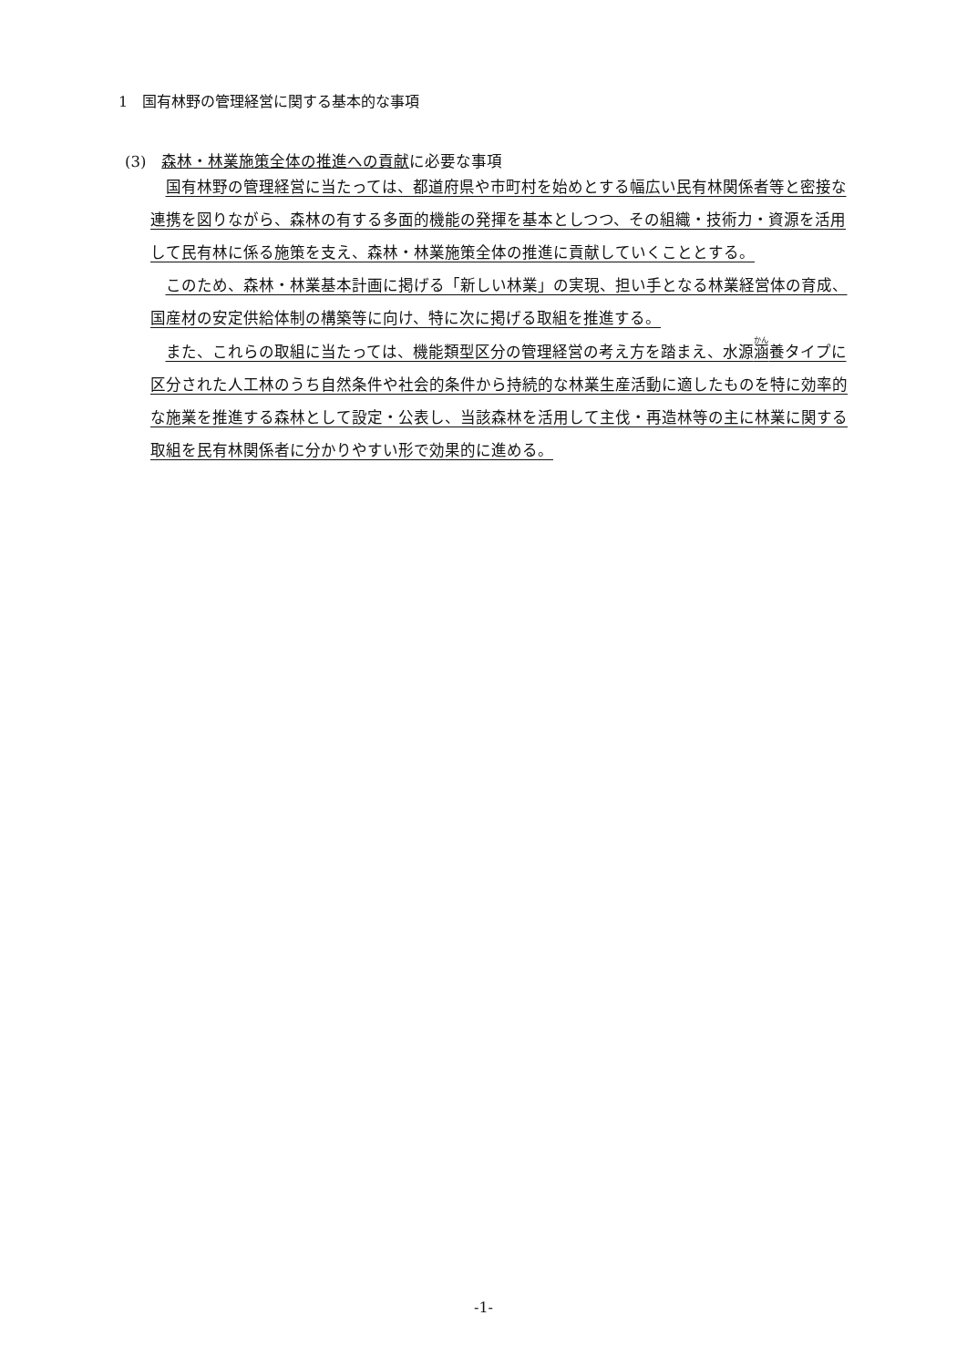1　国有林野の管理経営に関する基本的な事項
(3)　森林・林業施策全体の推進への貢献に必要な事項
国有林野の管理経営に当たっては、都道府県や市町村を始めとする幅広い民有林関係者等と密接な連携を図りながら、森林の有する多面的機能の発揮を基本としつつ、その組織・技術力・資源を活用して民有林に係る施策を支え、森林・林業施策全体の推進に貢献していくこととする。
このため、森林・林業基本計画に掲げる「新しい林業」の実現、担い手となる林業経営体の育成、国産材の安定供給体制の構築等に向け、特に次に掲げる取組を推進する。
また、これらの取組に当たっては、機能類型区分の管理経営の考え方を踏まえ、水源涵養タイプに区分された人工林のうち自然条件や社会的条件から持続的な林業生産活動に適したものを特に効率的な施業を推進する森林として設定・公表し、当該森林を活用して主伐・再造林等の主に林業に関する取組を民有林関係者に分かりやすい形で効果的に進める。
-1-